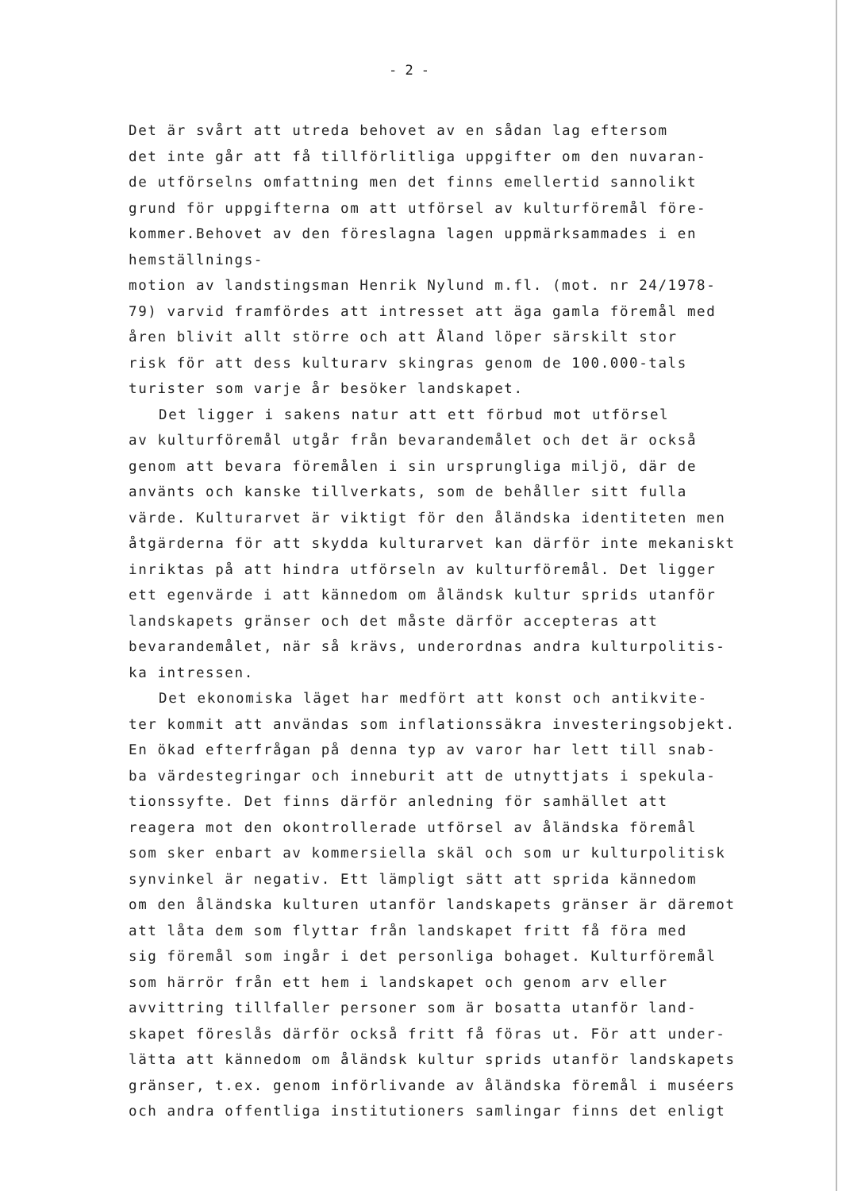- 2 -
Det är svårt att utreda behovet av en sådan lag eftersom
det inte går att få tillförlitliga uppgifter om den nuvaran-
de utförselns omfattning men det finns emellertid sannolikt
grund för uppgifterna om att utförsel av kulturföremål före-
kommer.Behovet av den föreslagna lagen uppmärksammades i en hemställnings-
motion av landstingsman Henrik Nylund m.fl. (mot. nr 24/1978-
79) varvid framfördes att intresset att äga gamla föremål med
åren blivit allt större och att Åland löper särskilt stor
risk för att dess kulturarv skingras genom de 100.000-tals
turister som varje år besöker landskapet.
Det ligger i sakens natur att ett förbud mot utförsel
av kulturföremål utgår från bevarandemålet och det är också
genom att bevara föremålen i sin ursprungliga miljö, där de
använts och kanske tillverkats, som de behåller sitt fulla
värde. Kulturarvet är viktigt för den åländska identiteten men
åtgärderna för att skydda kulturarvet kan därför inte mekaniskt
inriktas på att hindra utförseln av kulturföremål. Det ligger
ett egenvärde i att kännedom om åländsk kultur sprids utanför
landskapets gränser och det måste därför accepteras att
bevarandemålet, när så krävs, underordnas andra kulturpolitis-
ka intressen.
Det ekonomiska läget har medfört att konst och antikvite-
ter kommit att användas som inflationssäkra investeringsobjekt.
En ökad efterfrågan på denna typ av varor har lett till snab-
ba värdestegringar och inneburit att de utnyttjats i spekula-
tionssyfte. Det finns därför anledning för samhället att
reagera mot den okontrollerade utförsel av åländska föremål
som sker enbart av kommersiella skäl och som ur kulturpolitisk
synvinkel är negativ. Ett lämpligt sätt att sprida kännedom
om den åländska kulturen utanför landskapets gränser är däremot
att låta dem som flyttar från landskapet fritt få föra med
sig föremål som ingår i det personliga bohaget. Kulturföremål
som härrör från ett hem i landskapet och genom arv eller
avvittring tillfaller personer som är bosatta utanför land-
skapet föreslås därför också fritt få föras ut. För att under-
lätta att kännedom om åländsk kultur sprids utanför landskapets
gränser, t.ex. genom införlivande av åländska föremål i muséers
och andra offentliga institutioners samlingar finns det enligt